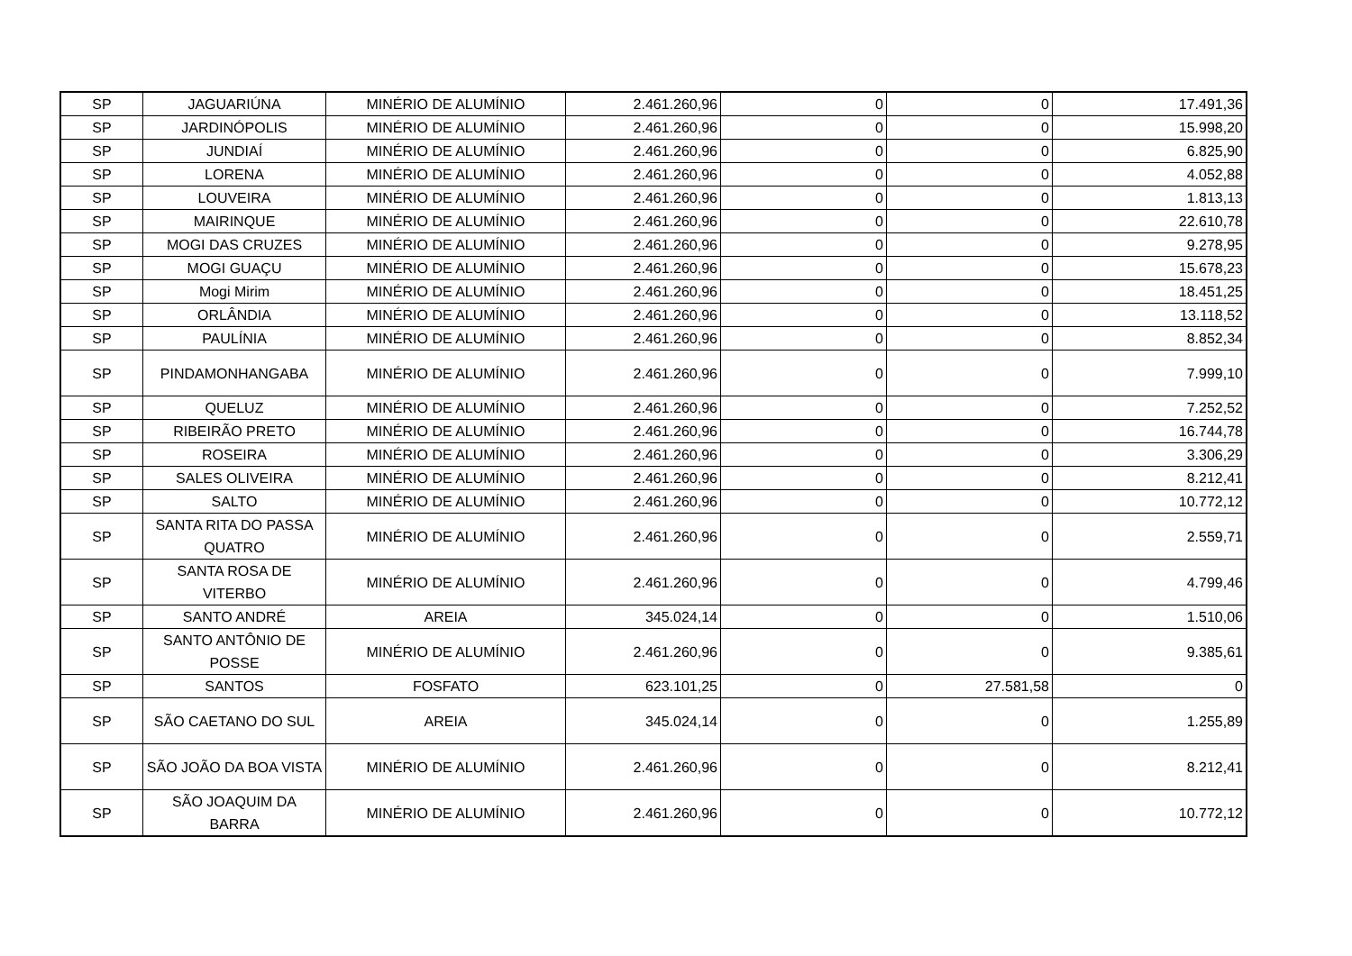| SP | JAGUARIÚNA | MINÉRIO DE ALUMÍNIO | 2.461.260,96 | 0 | 0 | 17.491,36 |
| SP | JARDINÓPOLIS | MINÉRIO DE ALUMÍNIO | 2.461.260,96 | 0 | 0 | 15.998,20 |
| SP | JUNDIAÍ | MINÉRIO DE ALUMÍNIO | 2.461.260,96 | 0 | 0 | 6.825,90 |
| SP | LORENA | MINÉRIO DE ALUMÍNIO | 2.461.260,96 | 0 | 0 | 4.052,88 |
| SP | LOUVEIRA | MINÉRIO DE ALUMÍNIO | 2.461.260,96 | 0 | 0 | 1.813,13 |
| SP | MAIRINQUE | MINÉRIO DE ALUMÍNIO | 2.461.260,96 | 0 | 0 | 22.610,78 |
| SP | MOGI DAS CRUZES | MINÉRIO DE ALUMÍNIO | 2.461.260,96 | 0 | 0 | 9.278,95 |
| SP | MOGI GUAÇU | MINÉRIO DE ALUMÍNIO | 2.461.260,96 | 0 | 0 | 15.678,23 |
| SP | Mogi Mirim | MINÉRIO DE ALUMÍNIO | 2.461.260,96 | 0 | 0 | 18.451,25 |
| SP | ORLÂNDIA | MINÉRIO DE ALUMÍNIO | 2.461.260,96 | 0 | 0 | 13.118,52 |
| SP | PAULÍNIA | MINÉRIO DE ALUMÍNIO | 2.461.260,96 | 0 | 0 | 8.852,34 |
| SP | PINDAMONHANGABA | MINÉRIO DE ALUMÍNIO | 2.461.260,96 | 0 | 0 | 7.999,10 |
| SP | QUELUZ | MINÉRIO DE ALUMÍNIO | 2.461.260,96 | 0 | 0 | 7.252,52 |
| SP | RIBEIRÃO PRETO | MINÉRIO DE ALUMÍNIO | 2.461.260,96 | 0 | 0 | 16.744,78 |
| SP | ROSEIRA | MINÉRIO DE ALUMÍNIO | 2.461.260,96 | 0 | 0 | 3.306,29 |
| SP | SALES OLIVEIRA | MINÉRIO DE ALUMÍNIO | 2.461.260,96 | 0 | 0 | 8.212,41 |
| SP | SALTO | MINÉRIO DE ALUMÍNIO | 2.461.260,96 | 0 | 0 | 10.772,12 |
| SP | SANTA RITA DO PASSA QUATRO | MINÉRIO DE ALUMÍNIO | 2.461.260,96 | 0 | 0 | 2.559,71 |
| SP | SANTA ROSA DE VITERBO | MINÉRIO DE ALUMÍNIO | 2.461.260,96 | 0 | 0 | 4.799,46 |
| SP | SANTO ANDRÉ | AREIA | 345.024,14 | 0 | 0 | 1.510,06 |
| SP | SANTO ANTÔNIO DE POSSE | MINÉRIO DE ALUMÍNIO | 2.461.260,96 | 0 | 0 | 9.385,61 |
| SP | SANTOS | FOSFATO | 623.101,25 | 0 | 27.581,58 | 0 |
| SP | SÃO CAETANO DO SUL | AREIA | 345.024,14 | 0 | 0 | 1.255,89 |
| SP | SÃO JOÃO DA BOA VISTA | MINÉRIO DE ALUMÍNIO | 2.461.260,96 | 0 | 0 | 8.212,41 |
| SP | SÃO JOAQUIM DA BARRA | MINÉRIO DE ALUMÍNIO | 2.461.260,96 | 0 | 0 | 10.772,12 |